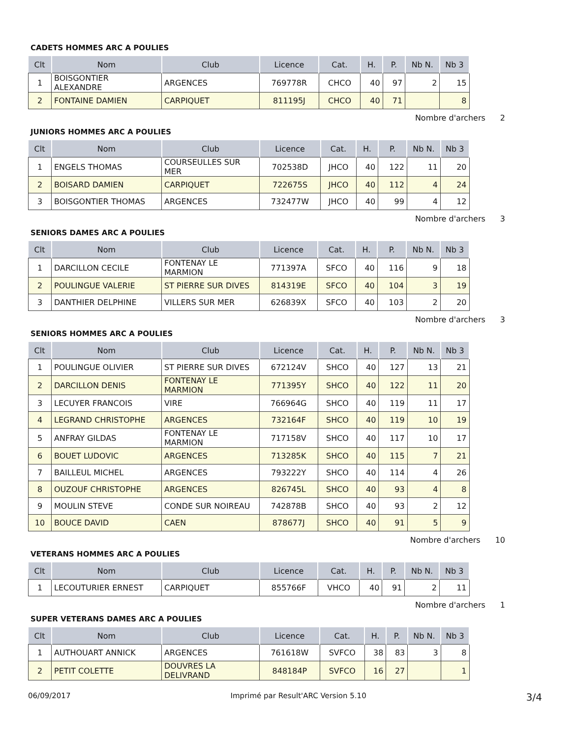CADETS HOMMES ARC A POULIES
| Clt | Nom | Club | Licence | Cat. | H. | P. | Nb N. | Nb 3 |
| --- | --- | --- | --- | --- | --- | --- | --- | --- |
| 1 | BOISGONTIER ALEXANDRE | ARGENCES | 769778R | CHCO | 40 | 97 | 2 | 15 |
| 2 | FONTAINE DAMIEN | CARPIQUET | 811195J | CHCO | 40 | 71 | | 8 |
Nombre d'archers 2
JUNIORS HOMMES ARC A POULIES
| Clt | Nom | Club | Licence | Cat. | H. | P. | Nb N. | Nb 3 |
| --- | --- | --- | --- | --- | --- | --- | --- | --- |
| 1 | ENGELS THOMAS | COURSEULLES SUR MER | 702538D | JHCO | 40 | 122 | 11 | 20 |
| 2 | BOISARD DAMIEN | CARPIQUET | 722675S | JHCO | 40 | 112 | 4 | 24 |
| 3 | BOISGONTIER THOMAS | ARGENCES | 732477W | JHCO | 40 | 99 | 4 | 12 |
Nombre d'archers 3
SENIORS DAMES ARC A POULIES
| Clt | Nom | Club | Licence | Cat. | H. | P. | Nb N. | Nb 3 |
| --- | --- | --- | --- | --- | --- | --- | --- | --- |
| 1 | DARCILLON CECILE | FONTENAY LE MARMION | 771397A | SFCO | 40 | 116 | 9 | 18 |
| 2 | POULINGUE VALERIE | ST PIERRE SUR DIVES | 814319E | SFCO | 40 | 104 | 3 | 19 |
| 3 | DANTHIER DELPHINE | VILLERS SUR MER | 626839X | SFCO | 40 | 103 | 2 | 20 |
Nombre d'archers 3
SENIORS HOMMES ARC A POULIES
| Clt | Nom | Club | Licence | Cat. | H. | P. | Nb N. | Nb 3 |
| --- | --- | --- | --- | --- | --- | --- | --- | --- |
| 1 | POULINGUE OLIVIER | ST PIERRE SUR DIVES | 672124V | SHCO | 40 | 127 | 13 | 21 |
| 2 | DARCILLON DENIS | FONTENAY LE MARMION | 771395Y | SHCO | 40 | 122 | 11 | 20 |
| 3 | LECUYER FRANCOIS | VIRE | 766964G | SHCO | 40 | 119 | 11 | 17 |
| 4 | LEGRAND CHRISTOPHE | ARGENCES | 732164F | SHCO | 40 | 119 | 10 | 19 |
| 5 | ANFRAY GILDAS | FONTENAY LE MARMION | 717158V | SHCO | 40 | 117 | 10 | 17 |
| 6 | BOUET LUDOVIC | ARGENCES | 713285K | SHCO | 40 | 115 | 7 | 21 |
| 7 | BAILLEUL MICHEL | ARGENCES | 793222Y | SHCO | 40 | 114 | 4 | 26 |
| 8 | OUZOUF CHRISTOPHE | ARGENCES | 826745L | SHCO | 40 | 93 | 4 | 8 |
| 9 | MOULIN STEVE | CONDE SUR NOIREAU | 742878B | SHCO | 40 | 93 | 2 | 12 |
| 10 | BOUCE DAVID | CAEN | 878677J | SHCO | 40 | 91 | 5 | 9 |
Nombre d'archers 10
VETERANS HOMMES ARC A POULIES
| Clt | Nom | Club | Licence | Cat. | H. | P. | Nb N. | Nb 3 |
| --- | --- | --- | --- | --- | --- | --- | --- | --- |
| 1 | LECOUTURIER ERNEST | CARPIQUET | 855766F | VHCO | 40 | 91 | 2 | 11 |
Nombre d'archers 1
SUPER VETERANS DAMES ARC A POULIES
| Clt | Nom | Club | Licence | Cat. | H. | P. | Nb N. | Nb 3 |
| --- | --- | --- | --- | --- | --- | --- | --- | --- |
| 1 | AUTHOUART ANNICK | ARGENCES | 761618W | SVFCO | 38 | 83 | 3 | 8 |
| 2 | PETIT COLETTE | DOUVRES LA DELIVRAND | 848184P | SVFCO | 16 | 27 | | 1 |
06/09/2017 Imprimé par Result'ARC Version 5.10 3/4